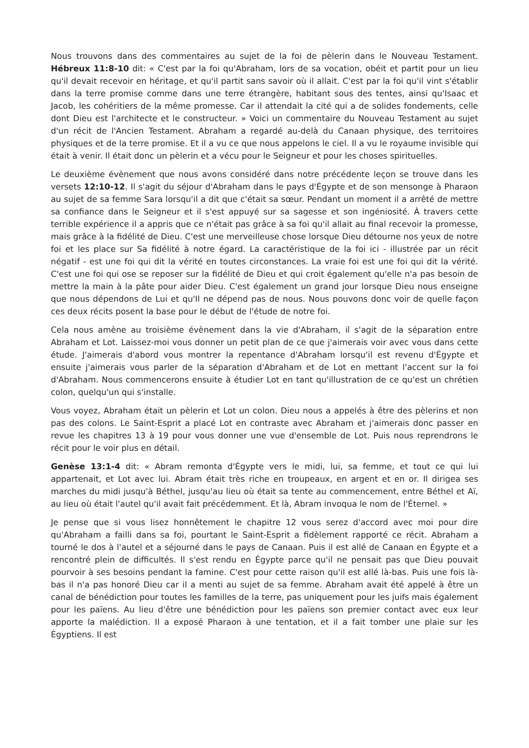Nous trouvons dans des commentaires au sujet de la foi de pèlerin dans le Nouveau Testament. Hébreux 11:8-10 dit: « C'est par la foi qu'Abraham, lors de sa vocation, obéit et partit pour un lieu qu'il devait recevoir en héritage, et qu'il partit sans savoir où il allait. C'est par la foi qu'il vint s'établir dans la terre promise comme dans une terre étrangère, habitant sous des tentes, ainsi qu'Isaac et Jacob, les cohéritiers de la même promesse. Car il attendait la cité qui a de solides fondements, celle dont Dieu est l'architecte et le constructeur. » Voici un commentaire du Nouveau Testament au sujet d'un récit de l'Ancien Testament. Abraham a regardé au-delà du Canaan physique, des territoires physiques et de la terre promise. Et il a vu ce que nous appelons le ciel. Il a vu le royaume invisible qui était à venir. Il était donc un pèlerin et a vécu pour le Seigneur et pour les choses spirituelles.
Le deuxième évènement que nous avons considéré dans notre précédente leçon se trouve dans les versets 12:10-12. Il s'agit du séjour d'Abraham dans le pays d'Égypte et de son mensonge à Pharaon au sujet de sa femme Sara lorsqu'il a dit que c'était sa sœur. Pendant un moment il a arrêté de mettre sa confiance dans le Seigneur et il s'est appuyé sur sa sagesse et son ingéniosité. À travers cette terrible expérience il a appris que ce n'était pas grâce à sa foi qu'il allait au final recevoir la promesse, mais grâce à la fidélité de Dieu. C'est une merveilleuse chose lorsque Dieu détourne nos yeux de notre foi et les place sur Sa fidélité à notre égard. La caractéristique de la foi ici - illustrée par un récit négatif - est une foi qui dit la vérité en toutes circonstances. La vraie foi est une foi qui dit la vérité. C'est une foi qui ose se reposer sur la fidélité de Dieu et qui croit également qu'elle n'a pas besoin de mettre la main à la pâte pour aider Dieu. C'est également un grand jour lorsque Dieu nous enseigne que nous dépendons de Lui et qu'Il ne dépend pas de nous. Nous pouvons donc voir de quelle façon ces deux récits posent la base pour le début de l'étude de notre foi.
Cela nous amène au troisième évènement dans la vie d'Abraham, il s'agit de la séparation entre Abraham et Lot. Laissez-moi vous donner un petit plan de ce que j'aimerais voir avec vous dans cette étude. J'aimerais d'abord vous montrer la repentance d'Abraham lorsqu'il est revenu d'Égypte et ensuite j'aimerais vous parler de la séparation d'Abraham et de Lot en mettant l'accent sur la foi d'Abraham. Nous commencerons ensuite à étudier Lot en tant qu'illustration de ce qu'est un chrétien colon, quelqu'un qui s'installe.
Vous voyez, Abraham était un pèlerin et Lot un colon. Dieu nous a appelés à être des pèlerins et non pas des colons. Le Saint-Esprit a placé Lot en contraste avec Abraham et j'aimerais donc passer en revue les chapitres 13 à 19 pour vous donner une vue d'ensemble de Lot. Puis nous reprendrons le récit pour le voir plus en détail.
Genèse 13:1-4 dit: « Abram remonta d'Égypte vers le midi, lui, sa femme, et tout ce qui lui appartenait, et Lot avec lui. Abram était très riche en troupeaux, en argent et en or. Il dirigea ses marches du midi jusqu'à Béthel, jusqu'au lieu où était sa tente au commencement, entre Béthel et Aï, au lieu où était l'autel qu'il avait fait précédemment. Et là, Abram invoqua le nom de l'Éternel. »
Je pense que si vous lisez honnêtement le chapitre 12 vous serez d'accord avec moi pour dire qu'Abraham a failli dans sa foi, pourtant le Saint-Esprit a fidèlement rapporté ce récit. Abraham a tourné le dos à l'autel et a séjourné dans le pays de Canaan. Puis il est allé de Canaan en Égypte et a rencontré plein de difficultés. Il s'est rendu en Égypte parce qu'il ne pensait pas que Dieu pouvait pourvoir à ses besoins pendant la famine. C'est pour cette raison qu'il est allé là-bas. Puis une fois là-bas il n'a pas honoré Dieu car il a menti au sujet de sa femme. Abraham avait été appelé à être un canal de bénédiction pour toutes les familles de la terre, pas uniquement pour les juifs mais également pour les païens. Au lieu d'être une bénédiction pour les païens son premier contact avec eux leur apporte la malédiction. Il a exposé Pharaon à une tentation, et il a fait tomber une plaie sur les Égyptiens. Il est